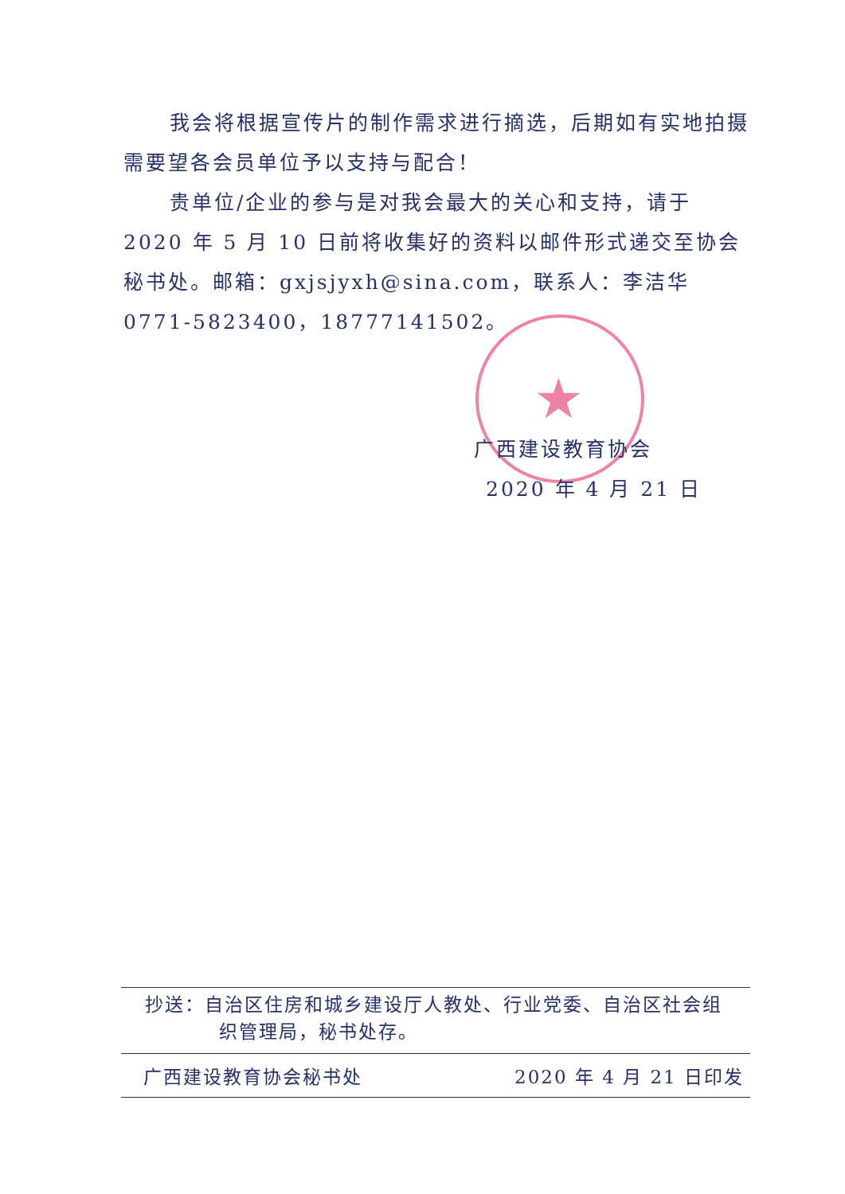★
我会将根据宣传片的制作需求进行摘选，后期如有实地拍摄需要望各会员单位予以支持与配合！
贵单位/企业的参与是对我会最大的关心和支持，请于 2020 年 5 月 10 日前将收集好的资料以邮件形式递交至协会秘书处。邮箱：gxjsjyxh@sina.com，联系人：李洁华 0771-5823400，18777141502。
广西建设教育协会
2020 年 4 月 21 日
抄送：自治区住房和城乡建设厅人教处、行业党委、自治区社会组
织管理局，秘书处存。
广西建设教育协会秘书处 2020 年 4 月 21 日印发